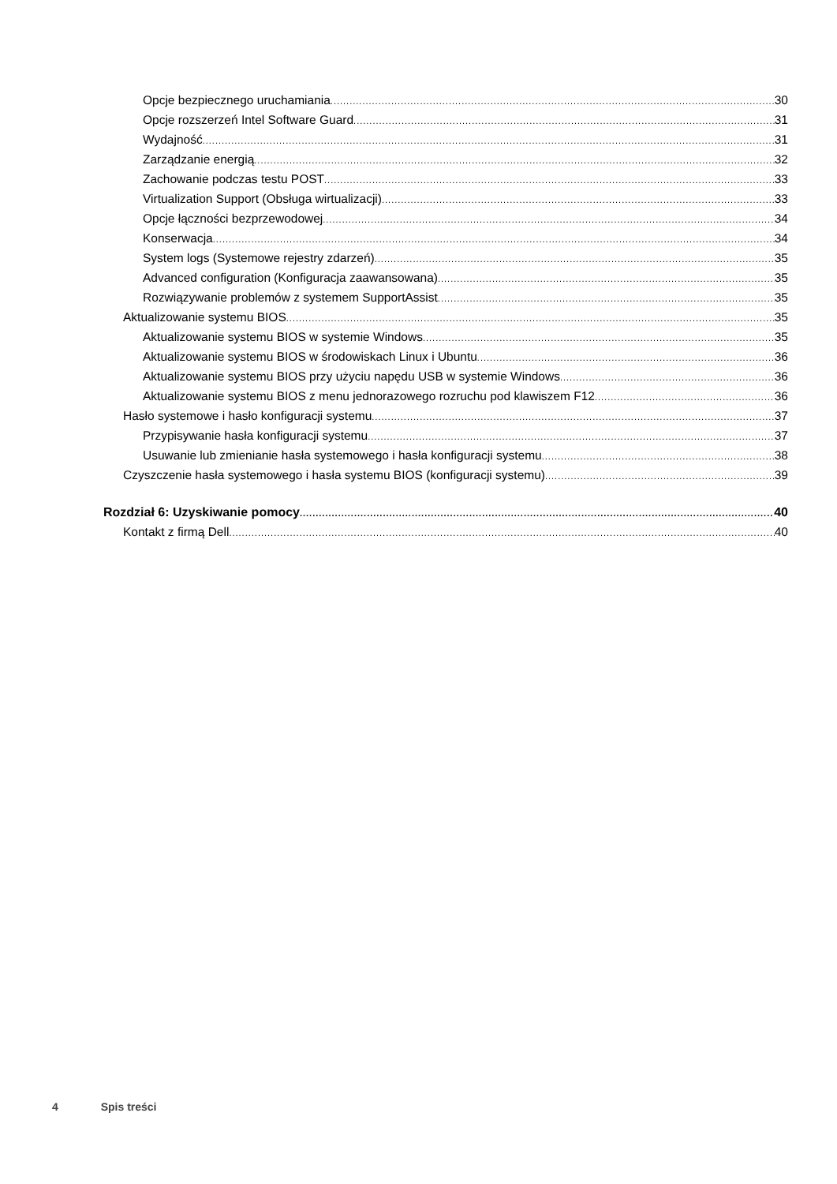Opcje bezpiecznego uruchamiania 30
Opcje rozszerzeń Intel Software Guard 31
Wydajność 31
Zarządzanie energią 32
Zachowanie podczas testu POST 33
Virtualization Support (Obsługa wirtualizacji) 33
Opcje łączności bezprzewodowej 34
Konserwacja 34
System logs (Systemowe rejestry zdarzeń) 35
Advanced configuration (Konfiguracja zaawansowana) 35
Rozwiązywanie problemów z systemem SupportAssist 35
Aktualizowanie systemu BIOS 35
Aktualizowanie systemu BIOS w systemie Windows 35
Aktualizowanie systemu BIOS w środowiskach Linux i Ubuntu 36
Aktualizowanie systemu BIOS przy użyciu napędu USB w systemie Windows 36
Aktualizowanie systemu BIOS z menu jednorazowego rozruchu pod klawiszem F12 36
Hasło systemowe i hasło konfiguracji systemu 37
Przypisywanie hasła konfiguracji systemu 37
Usuwanie lub zmienianie hasła systemowego i hasła konfiguracji systemu 38
Czyszczenie hasła systemowego i hasła systemu BIOS (konfiguracji systemu) 39
Rozdział 6: Uzyskiwanie pomocy 40
Kontakt z firmą Dell 40
4 Spis treści